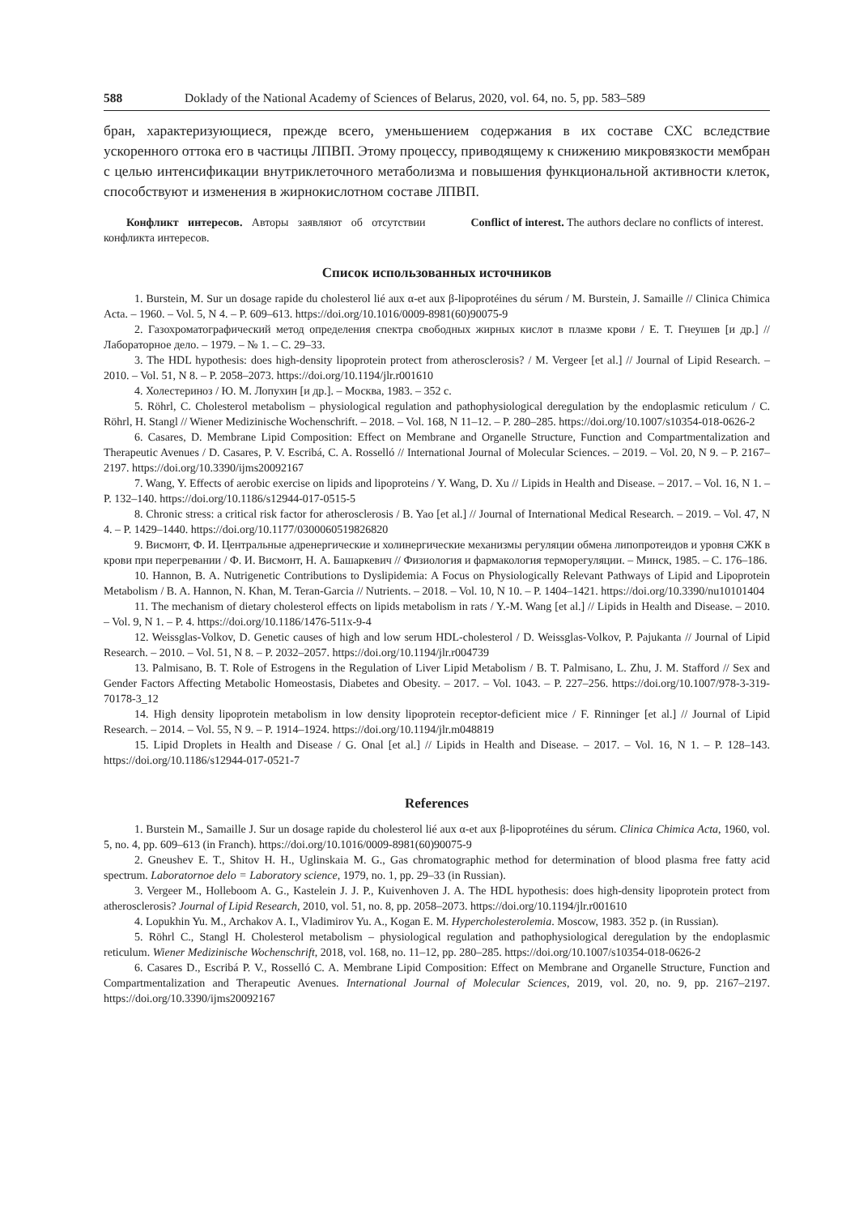588 Doklady of the National Academy of Sciences of Belarus, 2020, vol. 64, no. 5, pp. 583–589
бран, характеризующиеся, прежде всего, уменьшением содержания в их составе СХС вследствие ускоренного оттока его в частицы ЛПВП. Этому процессу, приводящему к снижению микровязкости мембран с целью интенсификации внутриклеточного метаболизма и повышения функциональной активности клеток, способствуют и изменения в жирнокислотном составе ЛПВП.
Конфликт интересов. Авторы заявляют об отсутствии конфликта интересов.
Conflict of interest. The authors declare no conflicts of interest.
Список использованных источников
1. Burstein, M. Sur un dosage rapide du cholesterol lié aux α-et aux β-lipoprotéines du sérum / M. Burstein, J. Samaille // Clinica Chimica Acta. – 1960. – Vol. 5, N 4. – P. 609–613. https://doi.org/10.1016/0009-8981(60)90075-9
2. Газохроматографический метод определения спектра свободных жирных кислот в плазме крови / Е. Т. Гнеушев [и др.] // Лабораторное дело. – 1979. – № 1. – С. 29–33.
3. The HDL hypothesis: does high-density lipoprotein protect from atherosclerosis? / M. Vergeer [et al.] // Journal of Lipid Research. – 2010. – Vol. 51, N 8. – P. 2058–2073. https://doi.org/10.1194/jlr.r001610
4. Холестериноз / Ю. М. Лопухин [и др.]. – Москва, 1983. – 352 с.
5. Röhrl, C. Cholesterol metabolism – physiological regulation and pathophysiological deregulation by the endoplasmic reticulum / C. Röhrl, H. Stangl // Wiener Medizinische Wochenschrift. – 2018. – Vol. 168, N 11–12. – P. 280–285. https://doi.org/10.1007/s10354-018-0626-2
6. Casares, D. Membrane Lipid Composition: Effect on Membrane and Organelle Structure, Function and Compartmentalization and Therapeutic Avenues / D. Casares, P. V. Escribá, C. A. Rosselló // International Journal of Molecular Sciences. – 2019. – Vol. 20, N 9. – P. 2167–2197. https://doi.org/10.3390/ijms20092167
7. Wang, Y. Effects of aerobic exercise on lipids and lipoproteins / Y. Wang, D. Xu // Lipids in Health and Disease. – 2017. – Vol. 16, N 1. – P. 132–140. https://doi.org/10.1186/s12944-017-0515-5
8. Chronic stress: a critical risk factor for atherosclerosis / B. Yao [et al.] // Journal of International Medical Research. – 2019. – Vol. 47, N 4. – P. 1429–1440. https://doi.org/10.1177/0300060519826820
9. Висмонт, Ф. И. Центральные адренергические и холинергические механизмы регуляции обмена липопротеидов и уровня СЖК в крови при перегревании / Ф. И. Висмонт, Н. А. Башаркевич // Физиология и фармакология терморегуляции. – Минск, 1985. – С. 176–186.
10. Hannon, B. A. Nutrigenetic Contributions to Dyslipidemia: A Focus on Physiologically Relevant Pathways of Lipid and Lipoprotein Metabolism / B. A. Hannon, N. Khan, M. Teran-Garcia // Nutrients. – 2018. – Vol. 10, N 10. – P. 1404–1421. https://doi.org/10.3390/nu10101404
11. The mechanism of dietary cholesterol effects on lipids metabolism in rats / Y.-M. Wang [et al.] // Lipids in Health and Disease. – 2010. – Vol. 9, N 1. – P. 4. https://doi.org/10.1186/1476-511x-9-4
12. Weissglas-Volkov, D. Genetic causes of high and low serum HDL-cholesterol / D. Weissglas-Volkov, P. Pajukanta // Journal of Lipid Research. – 2010. – Vol. 51, N 8. – P. 2032–2057. https://doi.org/10.1194/jlr.r004739
13. Palmisano, B. T. Role of Estrogens in the Regulation of Liver Lipid Metabolism / B. T. Palmisano, L. Zhu, J. M. Stafford // Sex and Gender Factors Affecting Metabolic Homeostasis, Diabetes and Obesity. – 2017. – Vol. 1043. – P. 227–256. https://doi.org/10.1007/978-3-319-70178-3_12
14. High density lipoprotein metabolism in low density lipoprotein receptor-deficient mice / F. Rinninger [et al.] // Journal of Lipid Research. – 2014. – Vol. 55, N 9. – P. 1914–1924. https://doi.org/10.1194/jlr.m048819
15. Lipid Droplets in Health and Disease / G. Onal [et al.] // Lipids in Health and Disease. – 2017. – Vol. 16, N 1. – P. 128–143. https://doi.org/10.1186/s12944-017-0521-7
References
1. Burstein M., Samaille J. Sur un dosage rapide du cholesterol lié aux α-et aux β-lipoprotéines du sérum. Clinica Chimica Acta, 1960, vol. 5, no. 4, pp. 609–613 (in Franch). https://doi.org/10.1016/0009-8981(60)90075-9
2. Gneushev E. T., Shitov H. H., Uglinskaia M. G., Gas chromatographic method for determination of blood plasma free fatty acid spectrum. Laboratornoe delo = Laboratory science, 1979, no. 1, pp. 29–33 (in Russian).
3. Vergeer M., Holleboom A. G., Kastelein J. J. P., Kuivenhoven J. A. The HDL hypothesis: does high-density lipoprotein protect from atherosclerosis? Journal of Lipid Research, 2010, vol. 51, no. 8, pp. 2058–2073. https://doi.org/10.1194/jlr.r001610
4. Lopukhin Yu. M., Archakov A. I., Vladimirov Yu. A., Kogan E. M. Hypercholesterolemia. Moscow, 1983. 352 p. (in Russian).
5. Röhrl C., Stangl H. Cholesterol metabolism – physiological regulation and pathophysiological deregulation by the endoplasmic reticulum. Wiener Medizinische Wochenschrift, 2018, vol. 168, no. 11–12, pp. 280–285. https://doi.org/10.1007/s10354-018-0626-2
6. Casares D., Escribá P. V., Rosselló C. A. Membrane Lipid Composition: Effect on Membrane and Organelle Structure, Function and Compartmentalization and Therapeutic Avenues. International Journal of Molecular Sciences, 2019, vol. 20, no. 9, pp. 2167–2197. https://doi.org/10.3390/ijms20092167